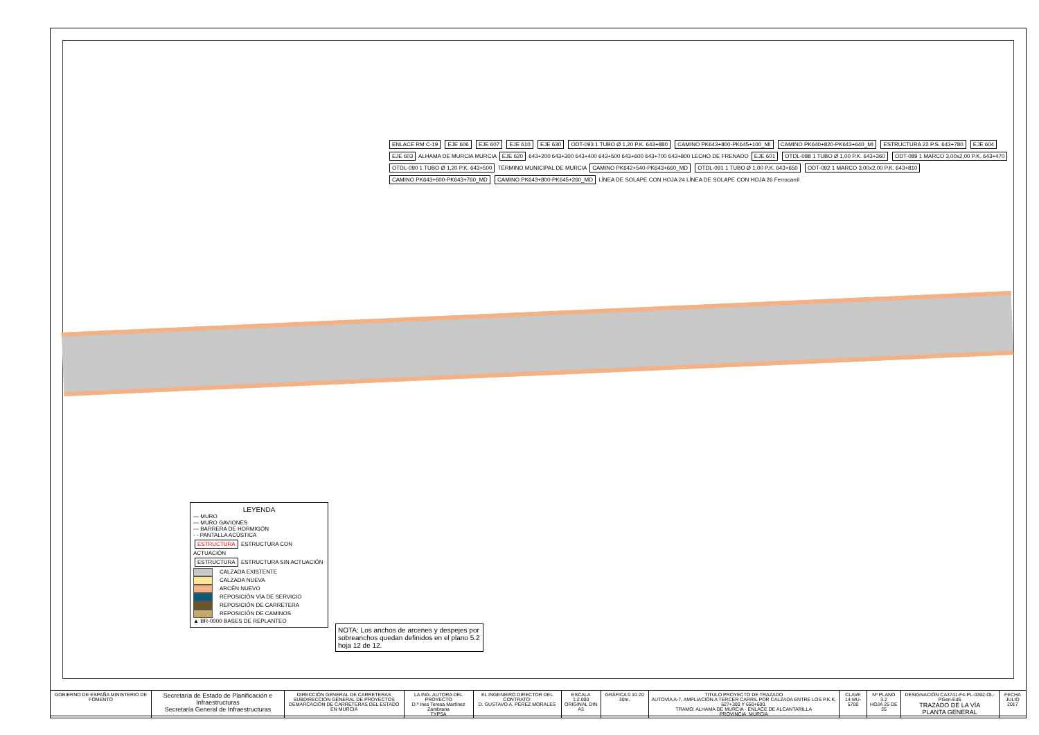ENLACE RM C-19 EJE 606 EJE 607 EJE 610 EJE 630 ODT-093 1 TUBO Ø 1,20 P.K. 643+880 CAMINO PK643+800-PK645+100_MI CAMINO PK640+820-PK643+640_MI ESTRUCTURA 22 P.S. 643+780 EJE 604 EJE 603 ALHAMA DE MURCIA MURCIA EJE 620 643+200 643+300 643+400 643+500 643+600 643+700 643+800 LECHO DE FRENADO EJE 601 OTDL-088 1 TUBO Ø 1,00 P.K. 643+360 ODT-089 1 MARCO 3,00x2,00 P.K. 643+470 OTDL-090 1 TUBO Ø 1,20 P.K. 643+500 TÉRMINO MUNICIPAL DE MURCIA CAMINO PK642+540-PK643+660_MD OTDL-091 1 TUBO Ø 1,00 P.K. 643+650 ODT-092 1 MARCO 3,00x2,00 P.K. 643+810 CAMINO PK643+600-PK643+760_MD CAMINO PK643+800-PK645+260_MD LÍNEA DE SOLAPE CON HOJA 24 LÍNEA DE SOLAPE CON HOJA 26 Ferrocarril
LEYENDA
— MURO
— MURO GAVIONES
— BARRERA DE HORMIGÓN
- - PANTALLA ACÚSTICA
ESTRUCTURA ESTRUCTURA CON ACTUACIÓN
ESTRUCTURA ESTRUCTURA SIN ACTUACIÓN
CALZADA EXISTENTE
CALZADA NUEVA
ARCÉN NUEVO
REPOSICIÓN VÍA DE SERVICIO
REPOSICIÓN DE CARRETERA
REPOSICIÓN DE CAMINOS
▲ BR-0000 BASES DE REPLANTEO
NOTA: Los anchos de arcenes y despejes por sobreanchos quedan definidos en el plano 5.2 hoja 12 de 12.
| GOBIERNO DE ESPAÑA MINISTERIO DE FOMENTO | Secretaría de Estado de Planificación e Infraestructuras Secretaría General de Infraestructuras | DIRECCIÓN GENERAL DE CARRETERAS SUBDIRECCIÓN GENERAL DE PROYECTOS DEMARCACIÓN DE CARRETERAS DEL ESTADO EN MURCIA | LA ING. AUTORA DEL PROYECTO D.ª Ines Teresa Martínez Zambrana TYPSA | EL INGENIERO DIRECTOR DEL CONTRATO: D. GUSTAVO A. PÉREZ MORALES | ESCALA 1:2.000 ORIGINAL DIN A3 | GRÁFICA 0 10 20 30m. | TITULO PROYECTO DE TRAZADO AUTOVÍA A-7, AMPLIACIÓN A TERCER CARRIL POR CALZADA ENTRE LOS P.K.K. 627+300 Y 650+600. TRAMO: ALHAMA DE MURCIA - ENLACE DE ALCANTARILLA PROVINCIA: MURCIA | CLAVE 14-MU-5700 | Nº PLANO 3.2 HOJA 25 DE 35 | DESIGNACIÓN CA3741-F4-PL-0302-OL-PGen-Ed6 TRAZADO DE LA VÍA PLANTA GENERAL | FECHA JULIO 2017 |